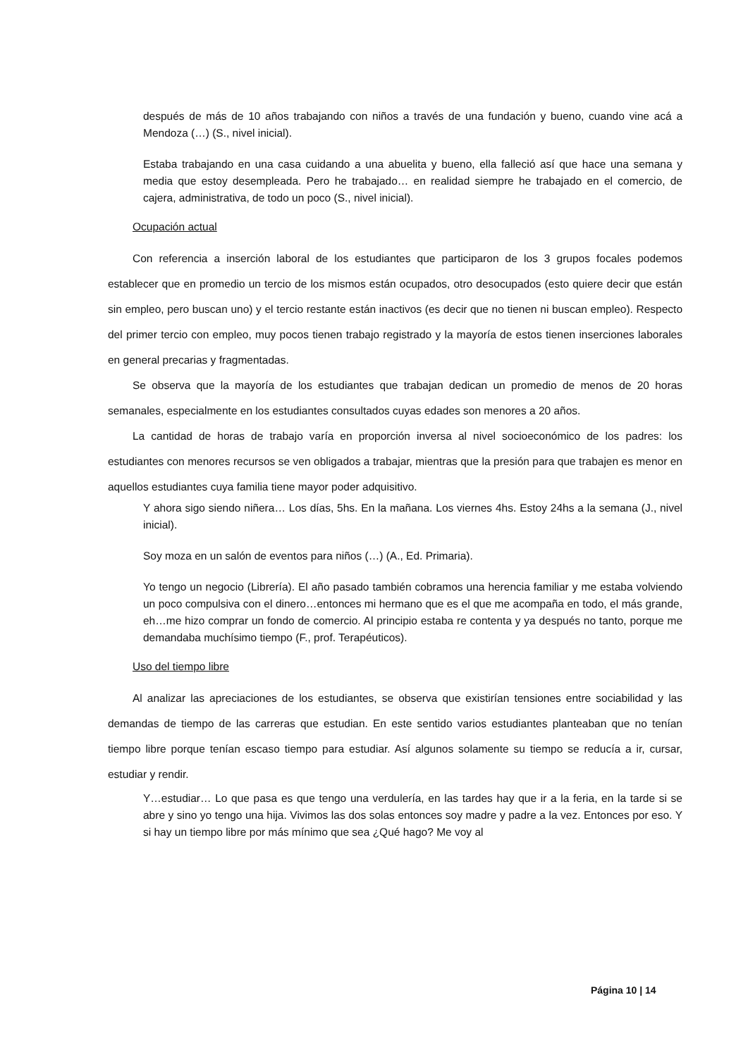después de más de 10 años trabajando con niños a través de una fundación y bueno, cuando vine acá a Mendoza (…) (S., nivel inicial).
Estaba trabajando en una casa cuidando a una abuelita y bueno, ella falleció así que hace una semana y media que estoy desempleada. Pero he trabajado… en realidad siempre he trabajado en el comercio, de cajera, administrativa, de todo un poco (S., nivel inicial).
Ocupación actual
Con referencia a inserción laboral de los estudiantes que participaron de los 3 grupos focales podemos establecer que en promedio un tercio de los mismos están ocupados, otro desocupados (esto quiere decir que están sin empleo, pero buscan uno) y el tercio restante están inactivos (es decir que no tienen ni buscan empleo). Respecto del primer tercio con empleo, muy pocos tienen trabajo registrado y la mayoría de estos tienen inserciones laborales en general precarias y fragmentadas.
Se observa que la mayoría de los estudiantes que trabajan dedican un promedio de menos de 20 horas semanales, especialmente en los estudiantes consultados cuyas edades son menores a 20 años.
La cantidad de horas de trabajo varía en proporción inversa al nivel socioeconómico de los padres: los estudiantes con menores recursos se ven obligados a trabajar, mientras que la presión para que trabajen es menor en aquellos estudiantes cuya familia tiene mayor poder adquisitivo.
Y ahora sigo siendo niñera… Los días, 5hs. En la mañana. Los viernes 4hs. Estoy 24hs a la semana (J., nivel inicial).
Soy moza en un salón de eventos para niños (…) (A., Ed. Primaria).
Yo tengo un negocio (Librería). El año pasado también cobramos una herencia familiar y me estaba volviendo un poco compulsiva con el dinero…entonces mi hermano que es el que me acompaña en todo, el más grande, eh…me hizo comprar un fondo de comercio. Al principio estaba re contenta y ya después no tanto, porque me demandaba muchísimo tiempo (F., prof. Terapéuticos).
Uso del tiempo libre
Al analizar las apreciaciones de los estudiantes, se observa que existirían tensiones entre sociabilidad y las demandas de tiempo de las carreras que estudian. En este sentido varios estudiantes planteaban que no tenían tiempo libre porque tenían escaso tiempo para estudiar. Así algunos solamente su tiempo se reducía a ir, cursar, estudiar y rendir.
Y…estudiar… Lo que pasa es que tengo una verdulería, en las tardes hay que ir a la feria, en la tarde si se abre y sino yo tengo una hija. Vivimos las dos solas entonces soy madre y padre a la vez. Entonces por eso. Y si hay un tiempo libre por más mínimo que sea ¿Qué hago? Me voy al
Página 10 | 14